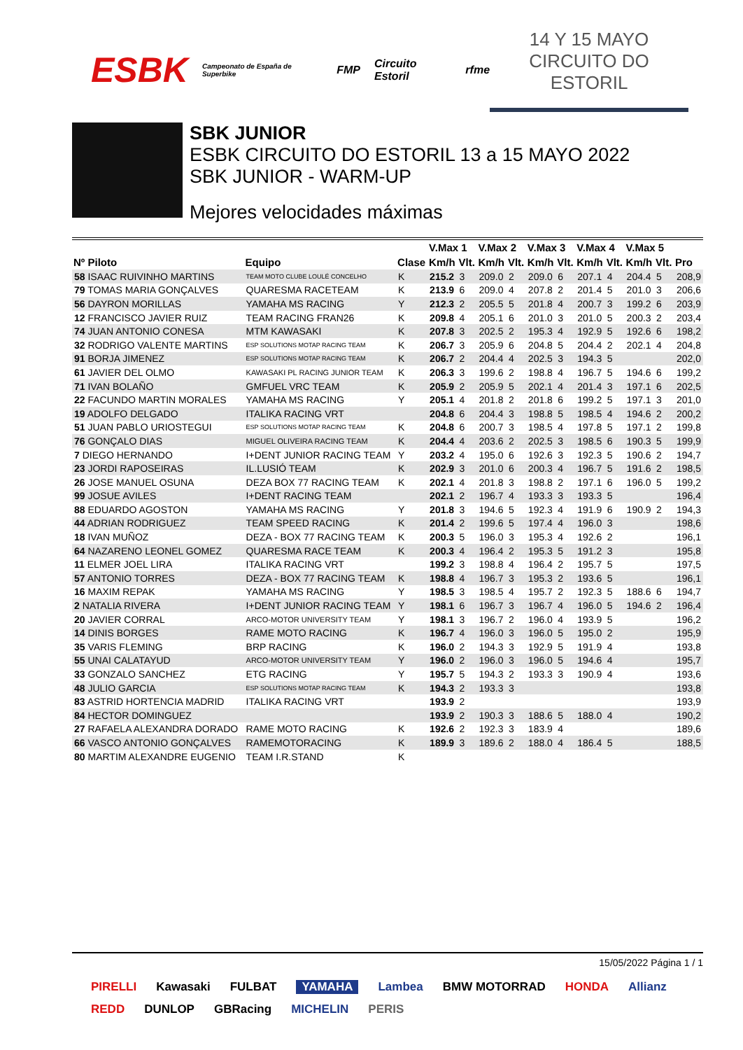ESBK Campeonato de España de Superbike FMP Circuito Estoril rfme
14 Y 15 MAYO
CIRCUITO DO ESTORIL
SBK JUNIOR
ESBK CIRCUITO DO ESTORIL 13 a 15 MAYO 2022
SBK JUNIOR - WARM-UP
Mejores velocidades máximas
| | | | V.Max 1 | | V.Max 2 | | V.Max 3 | | V.Max 4 | | V.Max 5 | | |
| --- | --- | --- | --- | --- | --- | --- | --- | --- | --- | --- | --- | --- | --- |
| Nº Piloto | Equipo | Clase | Km/h | Vlt. | Km/h | Vlt. | Km/h | Vlt. | Km/h | Vlt. | Km/h | Vlt. | Pro |
| 58 ISAAC RUIVINHO MARTINS | TEAM MOTO CLUBE LOULÉ CONCELHO | K | 215.2 | 3 | 209.0 | 2 | 209.0 | 6 | 207.1 | 4 | 204.4 | 5 | 208,9 |
| 79 TOMAS MARIA GONÇALVES | QUARESMA RACETEAM | K | 213.9 | 6 | 209.0 | 4 | 207.8 | 2 | 201.4 | 5 | 201.0 | 3 | 206,6 |
| 56 DAYRON MORILLAS | YAMAHA MS RACING | Y | 212.3 | 2 | 205.5 | 5 | 201.8 | 4 | 200.7 | 3 | 199.2 | 6 | 203,9 |
| 12 FRANCISCO JAVIER RUIZ | TEAM RACING FRAN26 | K | 209.8 | 4 | 205.1 | 6 | 201.0 | 3 | 201.0 | 5 | 200.3 | 2 | 203,4 |
| 74 JUAN ANTONIO CONESA | MTM KAWASAKI | K | 207.8 | 3 | 202.5 | 2 | 195.3 | 4 | 192.9 | 5 | 192.6 | 6 | 198,2 |
| 32 RODRIGO VALENTE MARTINS | ESP SOLUTIONS MOTAP RACING TEAM | K | 206.7 | 3 | 205.9 | 6 | 204.8 | 5 | 204.4 | 2 | 202.1 | 4 | 204,8 |
| 91 BORJA JIMENEZ | ESP SOLUTIONS MOTAP RACING TEAM | K | 206.7 | 2 | 204.4 | 4 | 202.5 | 3 | 194.3 | 5 | | | 202,0 |
| 61 JAVIER DEL OLMO | KAWASAKI PL RACING JUNIOR TEAM | K | 206.3 | 3 | 199.6 | 2 | 198.8 | 4 | 196.7 | 5 | 194.6 | 6 | 199,2 |
| 71 IVAN BOLAÑO | GMFUEL VRC TEAM | K | 205.9 | 2 | 205.9 | 5 | 202.1 | 4 | 201.4 | 3 | 197.1 | 6 | 202,5 |
| 22 FACUNDO MARTIN MORALES | YAMAHA MS RACING | Y | 205.1 | 4 | 201.8 | 2 | 201.8 | 6 | 199.2 | 5 | 197.1 | 3 | 201,0 |
| 19 ADOLFO DELGADO | ITALIKA RACING VRT | | 204.8 | 6 | 204.4 | 3 | 198.8 | 5 | 198.5 | 4 | 194.6 | 2 | 200,2 |
| 51 JUAN PABLO URIOSTEGUI | ESP SOLUTIONS MOTAP RACING TEAM | K | 204.8 | 6 | 200.7 | 3 | 198.5 | 4 | 197.8 | 5 | 197.1 | 2 | 199,8 |
| 76 GONÇALO DIAS | MIGUEL OLIVEIRA RACING TEAM | K | 204.4 | 4 | 203.6 | 2 | 202.5 | 3 | 198.5 | 6 | 190.3 | 5 | 199,9 |
| 7 DIEGO HERNANDO | I+DENT JUNIOR RACING TEAM | Y | 203.2 | 4 | 195.0 | 6 | 192.6 | 3 | 192.3 | 5 | 190.6 | 2 | 194,7 |
| 23 JORDI RAPOSEIRAS | IL.LUSIÓ TEAM | K | 202.9 | 3 | 201.0 | 6 | 200.3 | 4 | 196.7 | 5 | 191.6 | 2 | 198,5 |
| 26 JOSE MANUEL OSUNA | DEZA BOX 77 RACING TEAM | K | 202.1 | 4 | 201.8 | 3 | 198.8 | 2 | 197.1 | 6 | 196.0 | 5 | 199,2 |
| 99 JOSUE AVILES | I+DENT RACING TEAM | | 202.1 | 2 | 196.7 | 4 | 193.3 | 3 | 193.3 | 5 | | | 196,4 |
| 88 EDUARDO AGOSTON | YAMAHA MS RACING | Y | 201.8 | 3 | 194.6 | 5 | 192.3 | 4 | 191.9 | 6 | 190.9 | 2 | 194,3 |
| 44 ADRIAN RODRIGUEZ | TEAM SPEED RACING | K | 201.4 | 2 | 199.6 | 5 | 197.4 | 4 | 196.0 | 3 | | | 198,6 |
| 18 IVAN MUÑOZ | DEZA - BOX 77 RACING TEAM | K | 200.3 | 5 | 196.0 | 3 | 195.3 | 4 | 192.6 | 2 | | | 196,1 |
| 64 NAZARENO LEONEL GOMEZ | QUARESMA RACE TEAM | K | 200.3 | 4 | 196.4 | 2 | 195.3 | 5 | 191.2 | 3 | | | 195,8 |
| 11 ELMER JOEL LIRA | ITALIKA RACING VRT | | 199.2 | 3 | 198.8 | 4 | 196.4 | 2 | 195.7 | 5 | | | 197,5 |
| 57 ANTONIO TORRES | DEZA - BOX 77 RACING TEAM | K | 198.8 | 4 | 196.7 | 3 | 195.3 | 2 | 193.6 | 5 | | | 196,1 |
| 16 MAXIM REPAK | YAMAHA MS RACING | Y | 198.5 | 3 | 198.5 | 4 | 195.7 | 2 | 192.3 | 5 | 188.6 | 6 | 194,7 |
| 2 NATALIA RIVERA | I+DENT JUNIOR RACING TEAM | Y | 198.1 | 6 | 196.7 | 3 | 196.7 | 4 | 196.0 | 5 | 194.6 | 2 | 196,4 |
| 20 JAVIER CORRAL | ARCO-MOTOR UNIVERSITY TEAM | Y | 198.1 | 3 | 196.7 | 2 | 196.0 | 4 | 193.9 | 5 | | | 196,2 |
| 14 DINIS BORGES | RAME MOTO RACING | K | 196.7 | 4 | 196.0 | 3 | 196.0 | 5 | 195.0 | 2 | | | 195,9 |
| 35 VARIS FLEMING | BRP RACING | K | 196.0 | 2 | 194.3 | 3 | 192.9 | 5 | 191.9 | 4 | | | 193,8 |
| 55 UNAI CALATAYUD | ARCO-MOTOR UNIVERSITY TEAM | Y | 196.0 | 2 | 196.0 | 3 | 196.0 | 5 | 194.6 | 4 | | | 195,7 |
| 33 GONZALO SANCHEZ | ETG RACING | Y | 195.7 | 5 | 194.3 | 2 | 193.3 | 3 | 190.9 | 4 | | | 193,6 |
| 48 JULIO GARCIA | ESP SOLUTIONS MOTAP RACING TEAM | K | 194.3 | 2 | 193.3 | 3 | | | | | | | 193,8 |
| 83 ASTRID HORTENCIA MADRID | ITALIKA RACING VRT | | 193.9 | 2 | | | | | | | | | 193,9 |
| 84 HECTOR DOMINGUEZ | | | 193.9 | 2 | 190.3 | 3 | 188.6 | 5 | 188.0 | 4 | | | 190,2 |
| 27 RAFAELA ALEXANDRA DORADO | RAME MOTO RACING | K | 192.6 | 2 | 192.3 | 3 | 183.9 | 4 | | | | | 189,6 |
| 66 VASCO ANTONIO GONÇALVES | RAMEMOTORACING | K | 189.9 | 3 | 189.6 | 2 | 188.0 | 4 | 186.4 | 5 | | | 188,5 |
| 80 MARTIM ALEXANDRE EUGENIO | TEAM I.R.STAND | K | | | | | | | | | | | |
15/05/2022 Página 1 / 1
PIRELLI Kawasaki FULBAT YAMAHA Lambea BMW MOTORRAD HONDA Allianz REDD DUNLOP GBRacing MICHELIN PERIS